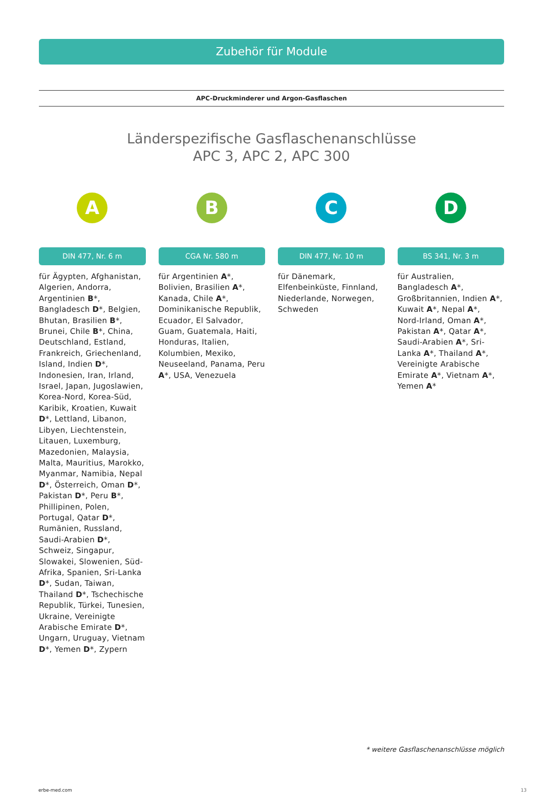Zubehör für Module
APC-Druckminderer und Argon-Gasflaschen
Länderspezifische Gasflaschenanschlüsse
APC 3, APC 2, APC 300
A
DIN 477, Nr. 6 m
für Ägypten, Afghanistan, Algerien, Andorra, Argentinien B*, Bangladesch D*, Belgien, Bhutan, Brasilien B*, Brunei, Chile B*, China, Deutschland, Estland, Frankreich, Griechenland, Island, Indien D*, Indonesien, Iran, Irland, Israel, Japan, Jugoslawien, Korea-Nord, Korea-Süd, Karibik, Kroatien, Kuwait D*, Lettland, Libanon, Libyen, Liechtenstein, Litauen, Luxemburg, Mazedonien, Malaysia, Malta, Mauritius, Marokko, Myanmar, Namibia, Nepal D*, Österreich, Oman D*, Pakistan D*, Peru B*, Phillipinen, Polen, Portugal, Qatar D*, Rumänien, Russland, Saudi-Arabien D*, Schweiz, Singapur, Slowakei, Slowenien, Süd-Afrika, Spanien, Sri-Lanka D*, Sudan, Taiwan, Thailand D*, Tschechische Republik, Türkei, Tunesien, Ukraine, Vereinigte Arabische Emirate D*, Ungarn, Uruguay, Vietnam D*, Yemen D*, Zypern
B
CGA Nr. 580 m
für Argentinien A*, Bolivien, Brasilien A*, Kanada, Chile A*, Dominikanische Republik, Ecuador, El Salvador, Guam, Guatemala, Haiti, Honduras, Italien, Kolumbien, Mexiko, Neuseeland, Panama, Peru A*, USA, Venezuela
C
DIN 477, Nr. 10 m
für Dänemark, Elfenbeinküste, Finnland, Niederlande, Norwegen, Schweden
D
BS 341, Nr. 3 m
für Australien, Bangladesch A*, Großbritannien, Indien A*, Kuwait A*, Nepal A*, Nord-Irland, Oman A*, Pakistan A*, Qatar A*, Saudi-Arabien A*, Sri-Lanka A*, Thailand A*, Vereinigte Arabische Emirate A*, Vietnam A*, Yemen A*
* weitere Gasflaschenanschlüsse möglich
erbe-med.com 13